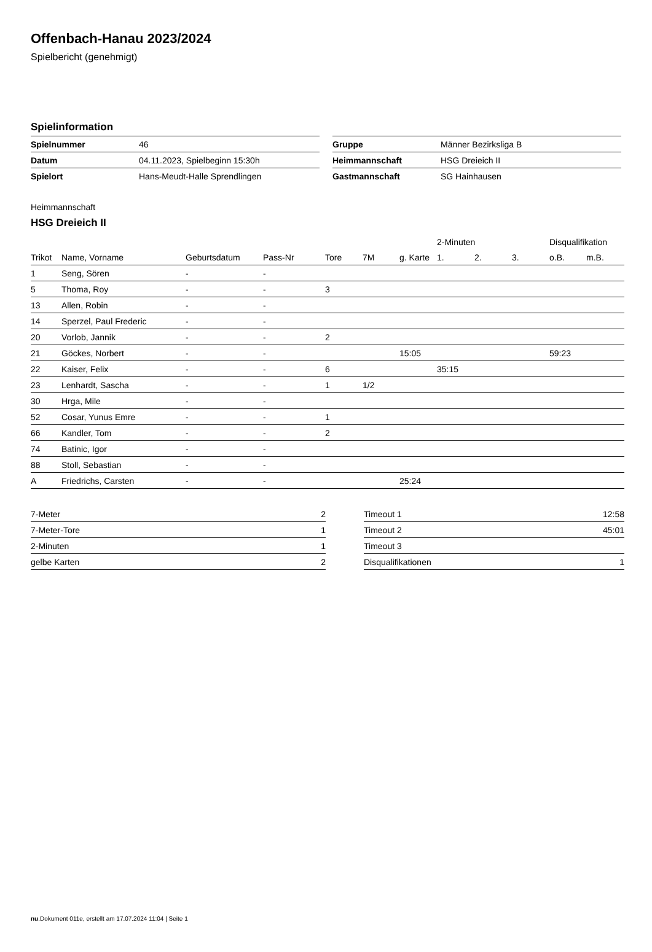Offenbach-Hanau 2023/2024
Spielbericht (genehmigt)
Spielinformation
| Spielnummer | 46 |
| Datum | 04.11.2023, Spielbeginn 15:30h |
| Spielort | Hans-Meudt-Halle Sprendlingen |
| Gruppe | Männer Bezirksliga B |
| Heimmannschaft | HSG Dreieich II |
| Gastmannschaft | SG Hainhausen |
Heimmannschaft
HSG Dreieich II
| | | | | | | | 2-Minuten | | | Disqualifikation | |
| --- | --- | --- | --- | --- | --- | --- | --- | --- | --- | --- | --- |
| Trikot | Name, Vorname | Geburtsdatum | Pass-Nr | Tore | 7M | g. Karte | 1. | 2. | 3. | o.B. | m.B. |
| 1 | Seng, Sören | - | - | | | | | | | | |
| 5 | Thoma, Roy | - | - | 3 | | | | | | | |
| 13 | Allen, Robin | - | - | | | | | | | | |
| 14 | Sperzel, Paul Frederic | - | - | | | | | | | | |
| 20 | Vorlob, Jannik | - | - | 2 | | | | | | | |
| 21 | Göckes, Norbert | - | - | | | 15:05 | | | | 59:23 | |
| 22 | Kaiser, Felix | - | - | 6 | | | 35:15 | | | | |
| 23 | Lenhardt, Sascha | - | - | 1 | 1/2 | | | | | | |
| 30 | Hrga, Mile | - | - | | | | | | | | |
| 52 | Cosar, Yunus Emre | - | - | 1 | | | | | | | |
| 66 | Kandler, Tom | - | - | 2 | | | | | | | |
| 74 | Batinic, Igor | - | - | | | | | | | | |
| 88 | Stoll, Sebastian | - | - | | | | | | | | |
| A | Friedrichs, Carsten | - | - | | | 25:24 | | | | | |
| 7-Meter | 2 |
| 7-Meter-Tore | 1 |
| 2-Minuten | 1 |
| gelbe Karten | 2 |
| Timeout 1 | 12:58 |
| Timeout 2 | 45:01 |
| Timeout 3 | |
| Disqualifikationen | 1 |
nu.Dokument 011e, erstellt am 17.07.2024 11:04 | Seite 1